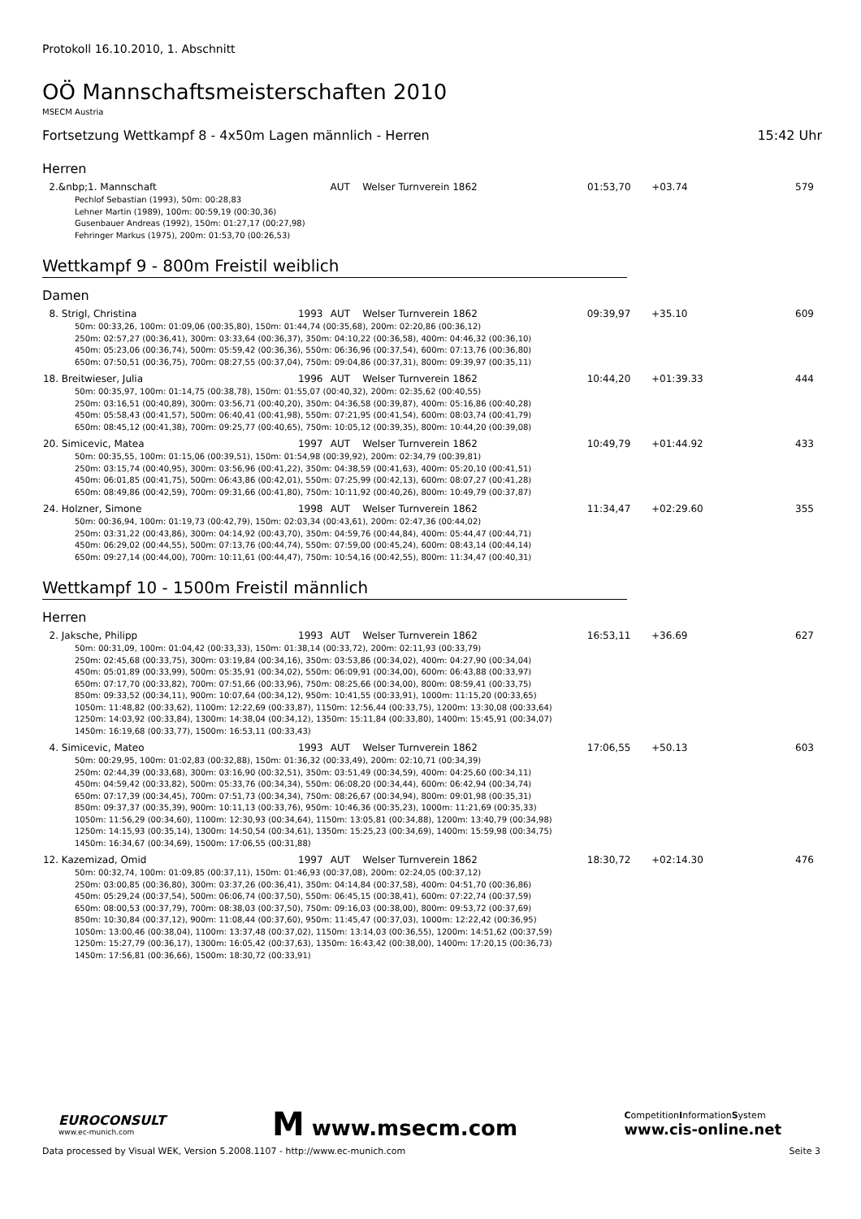Protokoll 16.10.2010, 1. Abschnitt
OÖ Mannschaftsmeisterschaften 2010
MSECM Austria
Fortsetzung Wettkampf 8 - 4x50m Lagen männlich - Herren 15:42 Uhr
Herren
| 2. | &nbp;1. Mannschaft | | AUT | Welser Turnverein 1862 | 01:53,70 | +03.74 | 579 |
| Pechlof Sebastian (1993), 50m: 00:28,83 Lehner Martin (1989), 100m: 00:59,19 (00:30,36) Gusenbauer Andreas (1992), 150m: 01:27,17 (00:27,98) Fehringer Markus (1975), 200m: 01:53,70 (00:26,53) | | | | | | | |
Wettkampf 9 - 800m Freistil weiblich
Damen
| 8. | Strigl, Christina | 1993 | AUT | Welser Turnverein 1862 | 09:39,97 | +35.10 | 609 |
| 50m: 00:33,26, 100m: 01:09,06 (00:35,80), 150m: 01:44,74 (00:35,68), 200m: 02:20,86 (00:36,12) 250m: 02:57,27 (00:36,41), 300m: 03:33,64 (00:36,37), 350m: 04:10,22 (00:36,58), 400m: 04:46,32 (00:36,10) 450m: 05:23,06 (00:36,74), 500m: 05:59,42 (00:36,36), 550m: 06:36,96 (00:37,54), 600m: 07:13,76 (00:36,80) 650m: 07:50,51 (00:36,75), 700m: 08:27,55 (00:37,04), 750m: 09:04,86 (00:37,31), 800m: 09:39,97 (00:35,11) | | | | | | | |
| 18. | Breitwieser, Julia | 1996 | AUT | Welser Turnverein 1862 | 10:44,20 | +01:39.33 | 444 |
| 50m: 00:35,97, 100m: 01:14,75 (00:38,78), 150m: 01:55,07 (00:40,32), 200m: 02:35,62 (00:40,55) 250m: 03:16,51 (00:40,89), 300m: 03:56,71 (00:40,20), 350m: 04:36,58 (00:39,87), 400m: 05:16,86 (00:40,28) 450m: 05:58,43 (00:41,57), 500m: 06:40,41 (00:41,98), 550m: 07:21,95 (00:41,54), 600m: 08:03,74 (00:41,79) 650m: 08:45,12 (00:41,38), 700m: 09:25,77 (00:40,65), 750m: 10:05,12 (00:39,35), 800m: 10:44,20 (00:39,08) | | | | | | | |
| 20. | Simicevic, Matea | 1997 | AUT | Welser Turnverein 1862 | 10:49,79 | +01:44.92 | 433 |
| 50m: 00:35,55, 100m: 01:15,06 (00:39,51), 150m: 01:54,98 (00:39,92), 200m: 02:34,79 (00:39,81) 250m: 03:15,74 (00:40,95), 300m: 03:56,96 (00:41,22), 350m: 04:38,59 (00:41,63), 400m: 05:20,10 (00:41,51) 450m: 06:01,85 (00:41,75), 500m: 06:43,86 (00:42,01), 550m: 07:25,99 (00:42,13), 600m: 08:07,27 (00:41,28) 650m: 08:49,86 (00:42,59), 700m: 09:31,66 (00:41,80), 750m: 10:11,92 (00:40,26), 800m: 10:49,79 (00:37,87) | | | | | | | |
| 24. | Holzner, Simone | 1998 | AUT | Welser Turnverein 1862 | 11:34,47 | +02:29.60 | 355 |
| 50m: 00:36,94, 100m: 01:19,73 (00:42,79), 150m: 02:03,34 (00:43,61), 200m: 02:47,36 (00:44,02) 250m: 03:31,22 (00:43,86), 300m: 04:14,92 (00:43,70), 350m: 04:59,76 (00:44,84), 400m: 05:44,47 (00:44,71) 450m: 06:29,02 (00:44,55), 500m: 07:13,76 (00:44,74), 550m: 07:59,00 (00:45,24), 600m: 08:43,14 (00:44,14) 650m: 09:27,14 (00:44,00), 700m: 10:11,61 (00:44,47), 750m: 10:54,16 (00:42,55), 800m: 11:34,47 (00:40,31) | | | | | | | |
Wettkampf 10 - 1500m Freistil männlich
Herren
| 2. | Jaksche, Philipp | 1993 | AUT | Welser Turnverein 1862 | 16:53,11 | +36.69 | 627 |
| 50m: 00:31,09, 100m: 01:04,42 (00:33,33), 150m: 01:38,14 (00:33,72), 200m: 02:11,93 (00:33,79) 250m: 02:45,68 (00:33,75), 300m: 03:19,84 (00:34,16), 350m: 03:53,86 (00:34,02), 400m: 04:27,90 (00:34,04) 450m: 05:01,89 (00:33,99), 500m: 05:35,91 (00:34,02), 550m: 06:09,91 (00:34,00), 600m: 06:43,88 (00:33,97) 650m: 07:17,70 (00:33,82), 700m: 07:51,66 (00:33,96), 750m: 08:25,66 (00:34,00), 800m: 08:59,41 (00:33,75) 850m: 09:33,52 (00:34,11), 900m: 10:07,64 (00:34,12), 950m: 10:41,55 (00:33,91), 1000m: 11:15,20 (00:33,65) 1050m: 11:48,82 (00:33,62), 1100m: 12:22,69 (00:33,87), 1150m: 12:56,44 (00:33,75), 1200m: 13:30,08 (00:33,64) 1250m: 14:03,92 (00:33,84), 1300m: 14:38,04 (00:34,12), 1350m: 15:11,84 (00:33,80), 1400m: 15:45,91 (00:34,07) 1450m: 16:19,68 (00:33,77), 1500m: 16:53,11 (00:33,43) | | | | | | | |
| 4. | Simicevic, Mateo | 1993 | AUT | Welser Turnverein 1862 | 17:06,55 | +50.13 | 603 |
| 50m: 00:29,95, 100m: 01:02,83 (00:32,88), 150m: 01:36,32 (00:33,49), 200m: 02:10,71 (00:34,39) 250m: 02:44,39 (00:33,68), 300m: 03:16,90 (00:32,51), 350m: 03:51,49 (00:34,59), 400m: 04:25,60 (00:34,11) 450m: 04:59,42 (00:33,82), 500m: 05:33,76 (00:34,34), 550m: 06:08,20 (00:34,44), 600m: 06:42,94 (00:34,74) 650m: 07:17,39 (00:34,45), 700m: 07:51,73 (00:34,34), 750m: 08:26,67 (00:34,94), 800m: 09:01,98 (00:35,31) 850m: 09:37,37 (00:35,39), 900m: 10:11,13 (00:33,76), 950m: 10:46,36 (00:35,23), 1000m: 11:21,69 (00:35,33) 1050m: 11:56,29 (00:34,60), 1100m: 12:30,93 (00:34,64), 1150m: 13:05,81 (00:34,88), 1200m: 13:40,79 (00:34,98) 1250m: 14:15,93 (00:35,14), 1300m: 14:50,54 (00:34,61), 1350m: 15:25,23 (00:34,69), 1400m: 15:59,98 (00:34,75) 1450m: 16:34,67 (00:34,69), 1500m: 17:06,55 (00:31,88) | | | | | | | |
| 12. | Kazemizad, Omid | 1997 | AUT | Welser Turnverein 1862 | 18:30,72 | +02:14.30 | 476 |
| 50m: 00:32,74, 100m: 01:09,85 (00:37,11), 150m: 01:46,93 (00:37,08), 200m: 02:24,05 (00:37,12) 250m: 03:00,85 (00:36,80), 300m: 03:37,26 (00:36,41), 350m: 04:14,84 (00:37,58), 400m: 04:51,70 (00:36,86) 450m: 05:29,24 (00:37,54), 500m: 06:06,74 (00:37,50), 550m: 06:45,15 (00:38,41), 600m: 07:22,74 (00:37,59) 650m: 08:00,53 (00:37,79), 700m: 08:38,03 (00:37,50), 750m: 09:16,03 (00:38,00), 800m: 09:53,72 (00:37,69) 850m: 10:30,84 (00:37,12), 900m: 11:08,44 (00:37,60), 950m: 11:45,47 (00:37,03), 1000m: 12:22,42 (00:36,95) 1050m: 13:00,46 (00:38,04), 1100m: 13:37,48 (00:37,02), 1150m: 13:14,03 (00:36,55), 1200m: 14:51,62 (00:37,59) 1250m: 15:27,79 (00:36,17), 1300m: 16:05,42 (00:37,63), 1350m: 16:43,42 (00:38,00), 1400m: 17:20,15 (00:36,73) 1450m: 17:56,81 (00:36,66), 1500m: 18:30,72 (00:33,91) | | | | | | | |
EUROCONSULT
www.ec-munich.com
M www.msecm.com
CompetitionInformationSystem
www.cis-online.net
Data processed by Visual WEK, Version 5.2008.1107 - http://www.ec-munich.com Seite 3